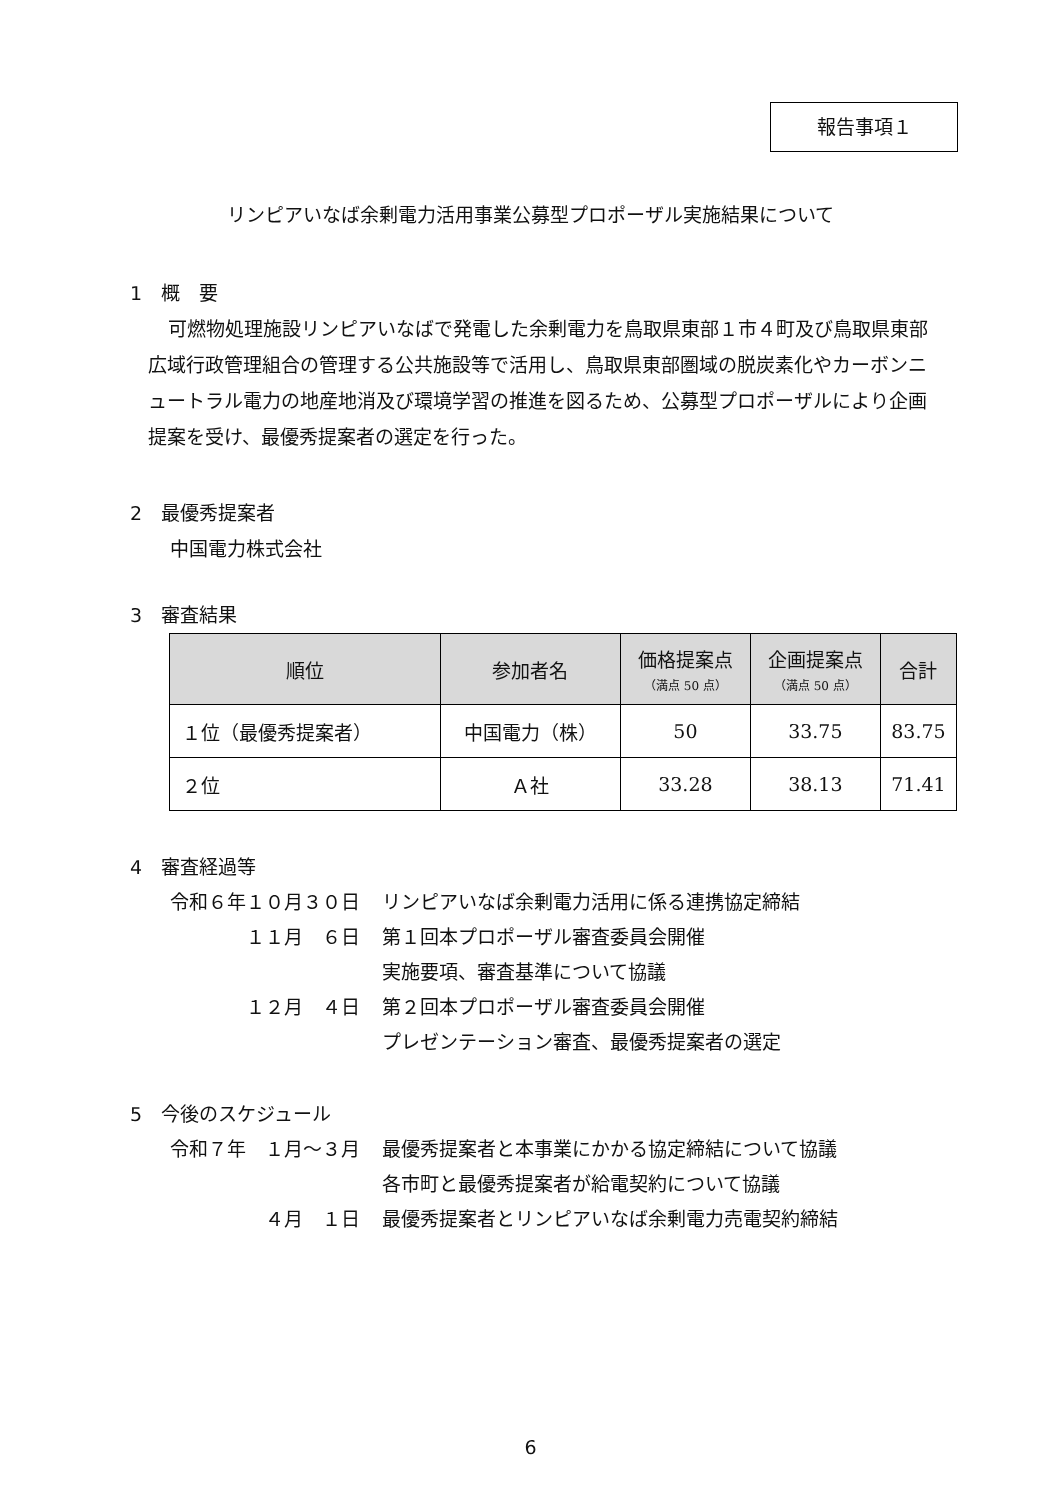報告事項１
リンピアいなば余剰電力活用事業公募型プロポーザル実施結果について
1　概　要
可燃物処理施設リンピアいなばで発電した余剰電力を鳥取県東部１市４町及び鳥取県東部広域行政管理組合の管理する公共施設等で活用し、鳥取県東部圏域の脱炭素化やカーボンニュートラル電力の地産地消及び環境学習の推進を図るため、公募型プロポーザルにより企画提案を受け、最優秀提案者の選定を行った。
2　最優秀提案者
中国電力株式会社
3　審査結果
| 順位 | 参加者名 | 価格提案点 （満点 50 点） | 企画提案点 （満点 50 点） | 合計 |
| --- | --- | --- | --- | --- |
| １位（最優秀提案者） | 中国電力（株） | 50 | 33.75 | 83.75 |
| ２位 | Ａ社 | 33.28 | 38.13 | 71.41 |
4　審査経過等
令和６年１０月３０日
リンピアいなば余剰電力活用に係る連携協定締結
１１月　６日
第１回本プロポーザル審査委員会開催
実施要項、審査基準について協議
１２月　４日
第２回本プロポーザル審査委員会開催
プレゼンテーション審査、最優秀提案者の選定
5　今後のスケジュール
令和７年　１月～３月
最優秀提案者と本事業にかかる協定締結について協議
各市町と最優秀提案者が給電契約について協議
４月　１日
最優秀提案者とリンピアいなば余剰電力売電契約締結
6